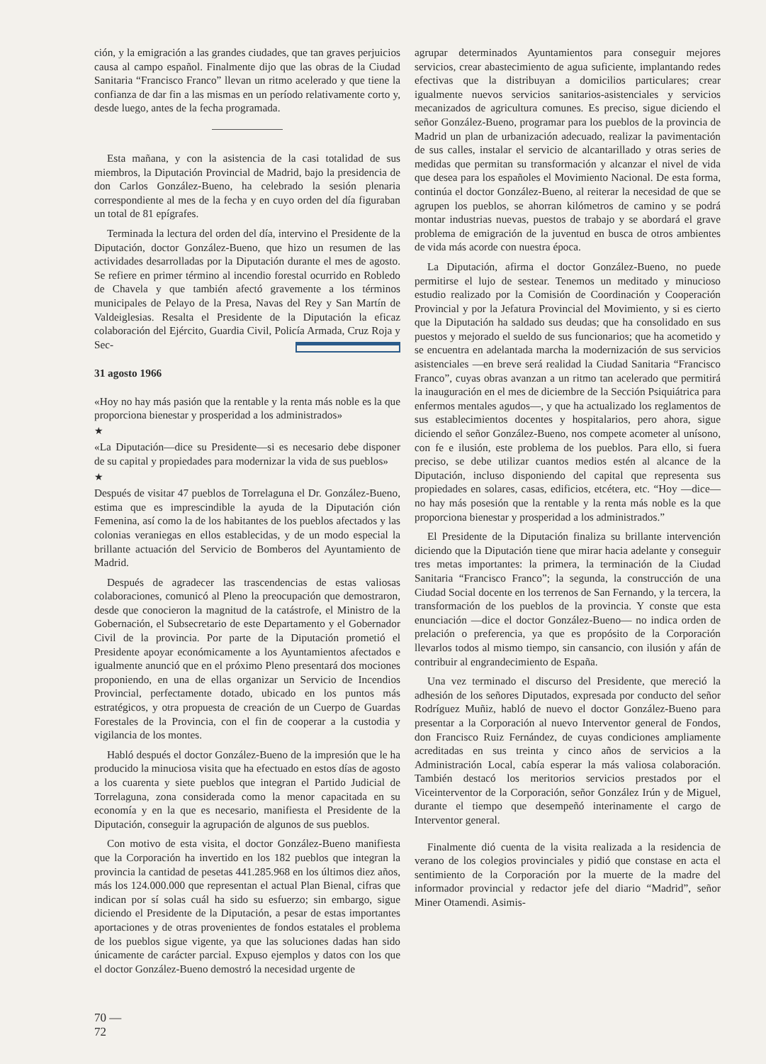ción, y la emigración a las grandes ciudades, que tan graves perjuicios causa al campo español. Finalmente dijo que las obras de la Ciudad Sanitaria “Francisco Franco” llevan un ritmo acelerado y que tiene la confianza de dar fin a las mismas en un período relativamente corto y, desde luego, antes de la fecha programada.
Esta mañana, y con la asistencia de la casi totalidad de sus miembros, la Diputación Provincial de Madrid, bajo la presidencia de don Carlos González-Bueno, ha celebrado la sesión plenaria correspondiente al mes de la fecha y en cuyo orden del día figuraban un total de 81 epígrafes.
Terminada la lectura del orden del día, intervino el Presidente de la Diputación, doctor González-Bueno, que hizo un resumen de las actividades desarrolladas por la Diputación durante el mes de agosto. Se refiere en primer término al incendio forestal ocurrido en Robledo de Chavela y que también afectó gravemente a los términos municipales de Pelayo de la Presa, Navas del Rey y San Martín de Valdeiglesias. Resalta el Presidente de la Diputación la eficaz colaboración del Ejército, Guardia Civil, Policía Armada, Cruz Roja y Sec-
31 agosto 1966
«Hoy no hay más pasión que la rentable y la renta más noble es la que proporciona bienestar y prosperidad a los administrados»
★
«La Diputación—dice su Presidente—si es necesario debe disponer de su capital y propiedades para modernizar la vida de sus pueblos»
★
Después de visitar 47 pueblos de Torrelaguna el Dr. González-Bueno, estima que es imprescindible la ayuda de la Diputación ción Femenina, así como la de los habitantes de los pueblos afectados y las colonias veraniegas en ellos establecidas, y de un modo especial la brillante actuación del Servicio de Bomberos del Ayuntamiento de Madrid.
Después de agradecer las trascendencias de estas valiosas colaboraciones, comunicó al Pleno la preocupación que demostraron, desde que conocieron la magnitud de la catástrofe, el Ministro de la Gobernación, el Subsecretario de este Departamento y el Gobernador Civil de la provincia. Por parte de la Diputación prometió el Presidente apoyar económicamente a los Ayuntamientos afectados e igualmente anunció que en el próximo Pleno presentará dos mociones proponiendo, en una de ellas organizar un Servicio de Incendios Provincial, perfectamente dotado, ubicado en los puntos más estratégicos, y otra propuesta de creación de un Cuerpo de Guardas Forestales de la Provincia, con el fin de cooperar a la custodia y vigilancia de los montes.
Habló después el doctor González-Bueno de la impresión que le ha producido la minuciosa visita que ha efectuado en estos días de agosto a los cuarenta y siete pueblos que integran el Partido Judicial de Torrelaguna, zona considerada como la menor capacitada en su economía y en la que es necesario, manifiesta el Presidente de la Diputación, conseguir la agrupación de algunos de sus pueblos.
Con motivo de esta visita, el doctor González-Bueno manifiesta que la Corporación ha invertido en los 182 pueblos que integran la provincia la cantidad de pesetas 441.285.968 en los últimos diez años, más los 124.000.000 que representan el actual Plan Bienal, cifras que indican por sí solas cuál ha sido su esfuerzo; sin embargo, sigue diciendo el Presidente de la Diputación, a pesar de estas importantes aportaciones y de otras provenientes de fondos estatales el problema de los pueblos sigue vigente, ya que las soluciones dadas han sido únicamente de carácter parcial. Expuso ejemplos y datos con los que el doctor González-Bueno demostró la necesidad urgente de
agrupar determinados Ayuntamientos para conseguir mejores servicios, crear abastecimiento de agua suficiente, implantando redes efectivas que la distribuyan a domicilios particulares; crear igualmente nuevos servicios sanitarios-asistenciales y servicios mecanizados de agricultura comunes. Es preciso, sigue diciendo el señor González-Bueno, programar para los pueblos de la provincia de Madrid un plan de urbanización adecuado, realizar la pavimentación de sus calles, instalar el servicio de alcantarillado y otras series de medidas que permitan su transformación y alcanzar el nivel de vida que desea para los españoles el Movimiento Nacional. De esta forma, continúa el doctor González-Bueno, al reiterar la necesidad de que se agrupen los pueblos, se ahorran kilómetros de camino y se podrá montar industrias nuevas, puestos de trabajo y se abordará el grave problema de emigración de la juventud en busca de otros ambientes de vida más acorde con nuestra época.
La Diputación, afirma el doctor González-Bueno, no puede permitirse el lujo de sestear. Tenemos un meditado y minucioso estudio realizado por la Comisión de Coordinación y Cooperación Provincial y por la Jefatura Provincial del Movimiento, y si es cierto que la Diputación ha saldado sus deudas; que ha consolidado en sus puestos y mejorado el sueldo de sus funcionarios; que ha acometido y se encuentra en adelantada marcha la modernización de sus servicios asistenciales —en breve será realidad la Ciudad Sanitaria “Francisco Franco”, cuyas obras avanzan a un ritmo tan acelerado que permitirá la inauguración en el mes de diciembre de la Sección Psiquiátrica para enfermos mentales agudos—, y que ha actualizado los reglamentos de sus establecimientos docentes y hospitalarios, pero ahora, sigue diciendo el señor González-Bueno, nos compete acometer al unísono, con fe e ilusión, este problema de los pueblos. Para ello, si fuera preciso, se debe utilizar cuantos medios estén al alcance de la Diputación, incluso disponiendo del capital que representa sus propiedades en solares, casas, edificios, etcétera, etc. “Hoy —dice— no hay más posesión que la rentable y la renta más noble es la que proporciona bienestar y prosperidad a los administrados.”
El Presidente de la Diputación finaliza su brillante intervención diciendo que la Diputación tiene que mirar hacia adelante y conseguir tres metas importantes: la primera, la terminación de la Ciudad Sanitaria “Francisco Franco”; la segunda, la construcción de una Ciudad Social docente en los terrenos de San Fernando, y la tercera, la transformación de los pueblos de la provincia. Y conste que esta enunciación —dice el doctor González-Bueno— no indica orden de prelación o preferencia, ya que es propósito de la Corporación llevarlos todos al mismo tiempo, sin cansancio, con ilusión y afán de contribuir al engrandecimiento de España.
Una vez terminado el discurso del Presidente, que mereció la adhesión de los señores Diputados, expresada por conducto del señor Rodríguez Muñiz, habló de nuevo el doctor González-Bueno para presentar a la Corporación al nuevo Interventor general de Fondos, don Francisco Ruiz Fernández, de cuyas condiciones ampliamente acreditadas en sus treinta y cinco años de servicios a la Administración Local, cabía esperar la más valiosa colaboración. También destacó los meritorios servicios prestados por el Viceinterventor de la Corporación, señor González Irún y de Miguel, durante el tiempo que desempeñó interinamente el cargo de Interventor general.
Finalmente dió cuenta de la visita realizada a la residencia de verano de los colegios provinciales y pidió que constase en acta el sentimiento de la Corporación por la muerte de la madre del informador provincial y redactor jefe del diario “Madrid”, señor Miner Otamendi. Asimis-
70 —
72